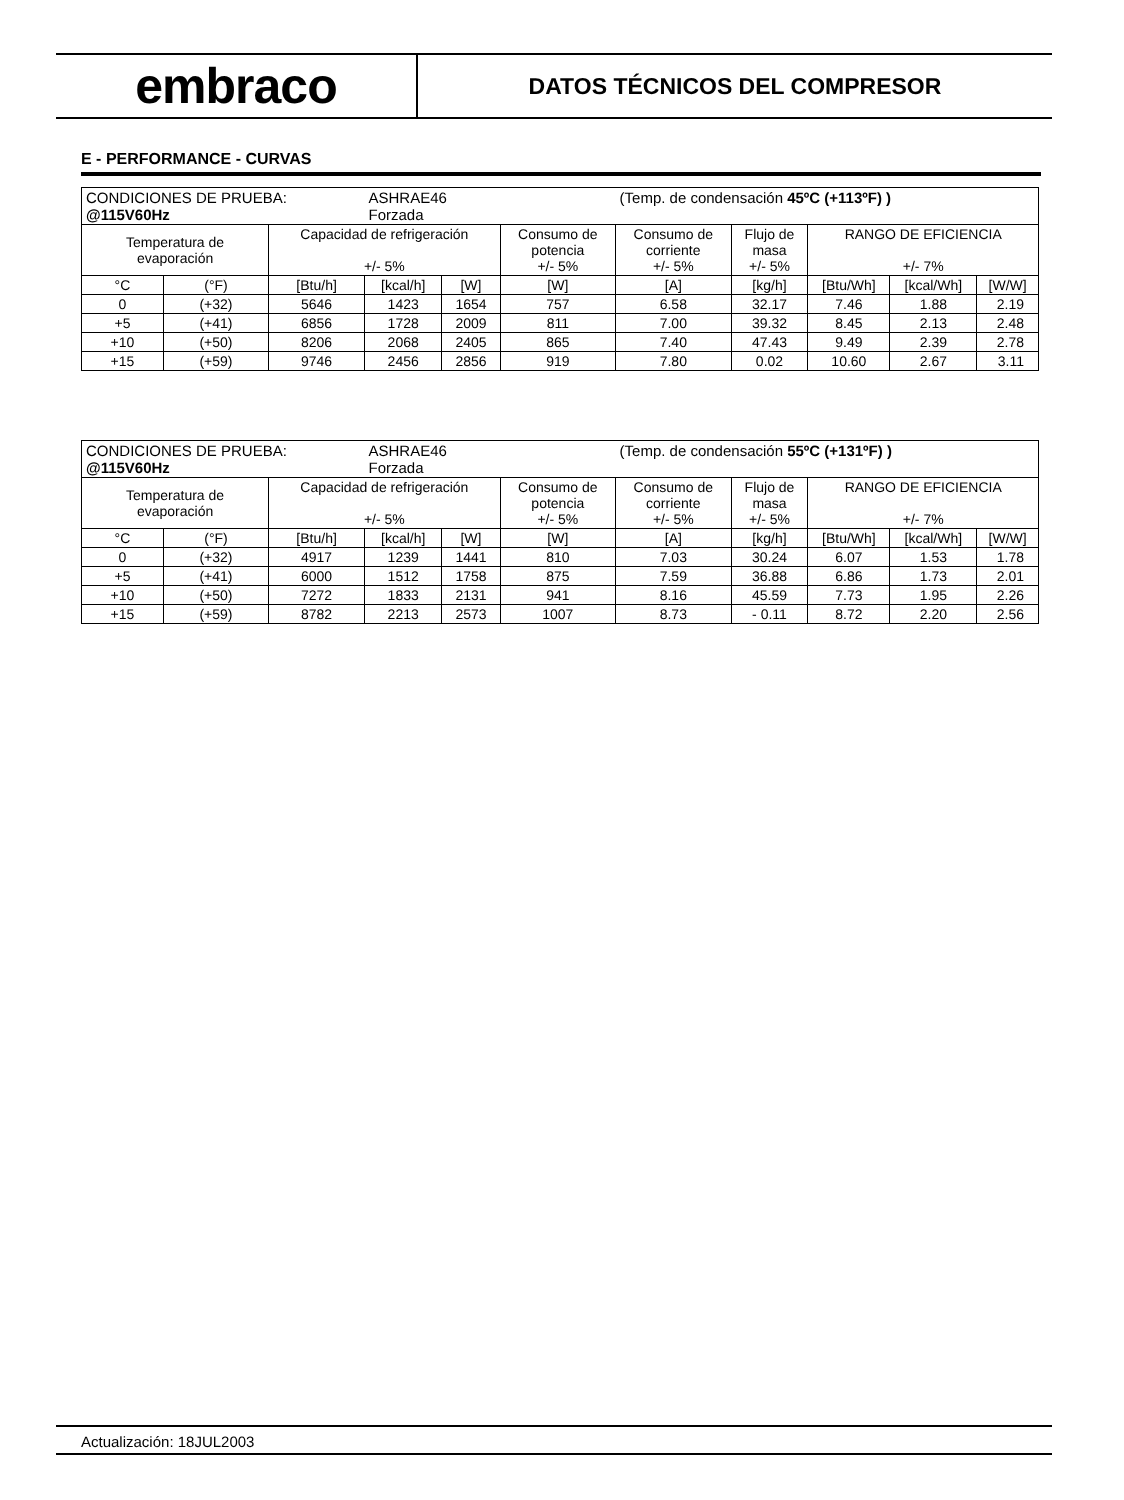embraco
DATOS TÉCNICOS DEL COMPRESOR
E - PERFORMANCE - CURVAS
| CONDICIONES DE PRUEBA: @115V60Hz | | | ASHRAE46 Forzada | | | (Temp. de condensación 45ºC (+113ºF) ) | | | | |
| Temperatura de evaporación | | Capacidad de refrigeración +/- 5% | | | Consumo de potencia +/- 5% | Consumo de corriente +/- 5% | Flujo de masa +/- 5% | RANGO DE EFICIENCIA +/- 7% | | |
| °C | (°F) | [Btu/h] | [kcal/h] | [W] | [W] | [A] | [kg/h] | [Btu/Wh] | [kcal/Wh] | [W/W] |
| 0 | (+32) | 5646 | 1423 | 1654 | 757 | 6.58 | 32.17 | 7.46 | 1.88 | 2.19 |
| +5 | (+41) | 6856 | 1728 | 2009 | 811 | 7.00 | 39.32 | 8.45 | 2.13 | 2.48 |
| +10 | (+50) | 8206 | 2068 | 2405 | 865 | 7.40 | 47.43 | 9.49 | 2.39 | 2.78 |
| +15 | (+59) | 9746 | 2456 | 2856 | 919 | 7.80 | 0.02 | 10.60 | 2.67 | 3.11 |
| CONDICIONES DE PRUEBA: @115V60Hz | | | ASHRAE46 Forzada | | | (Temp. de condensación 55ºC (+131ºF) ) | | | | |
| Temperatura de evaporación | | Capacidad de refrigeración +/- 5% | | | Consumo de potencia +/- 5% | Consumo de corriente +/- 5% | Flujo de masa +/- 5% | RANGO DE EFICIENCIA +/- 7% | | |
| °C | (°F) | [Btu/h] | [kcal/h] | [W] | [W] | [A] | [kg/h] | [Btu/Wh] | [kcal/Wh] | [W/W] |
| 0 | (+32) | 4917 | 1239 | 1441 | 810 | 7.03 | 30.24 | 6.07 | 1.53 | 1.78 |
| +5 | (+41) | 6000 | 1512 | 1758 | 875 | 7.59 | 36.88 | 6.86 | 1.73 | 2.01 |
| +10 | (+50) | 7272 | 1833 | 2131 | 941 | 8.16 | 45.59 | 7.73 | 1.95 | 2.26 |
| +15 | (+59) | 8782 | 2213 | 2573 | 1007 | 8.73 | - 0.11 | 8.72 | 2.20 | 2.56 |
Actualización: 18JUL2003